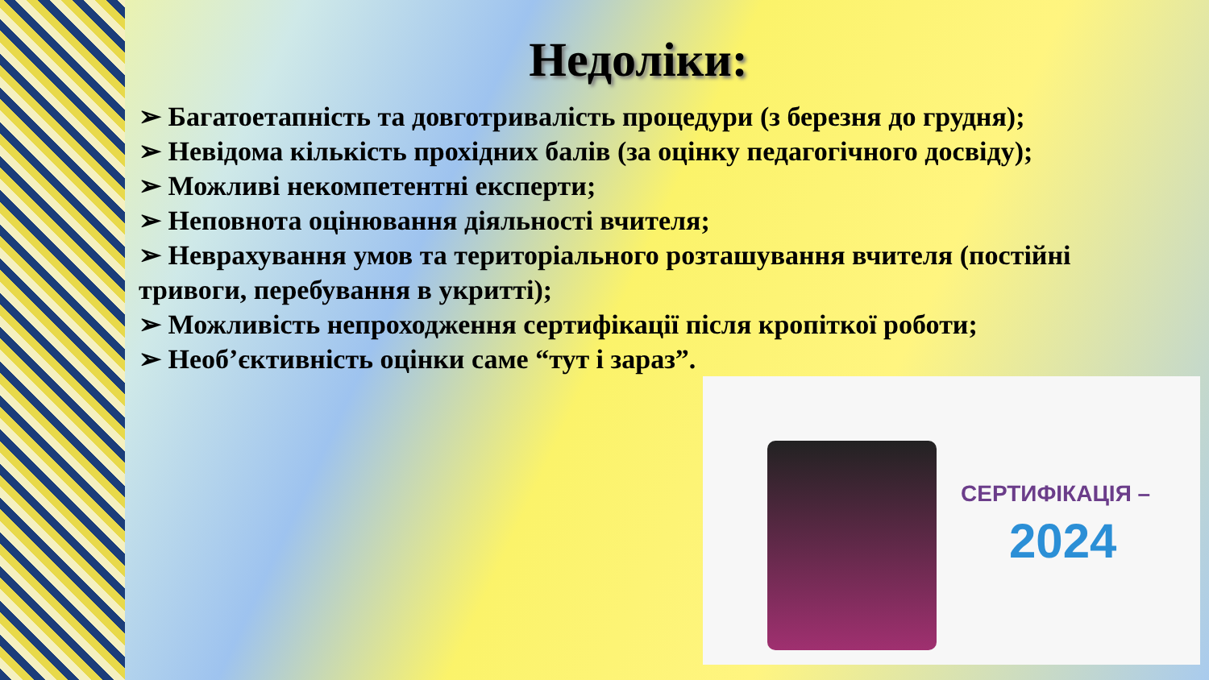Недоліки:
➢ Багатоетапність та довготривалість процедури (з березня до грудня);
➢ Невідома кількість прохідних балів (за оцінку педагогічного досвіду);
➢ Можливі некомпетентні експерти;
➢ Неповнота оцінювання діяльності вчителя;
➢ Неврахування умов та територіального розташування вчителя (постійні тривоги, перебування в укритті);
➢ Можливість непроходження сертифікації після кропіткої роботи;
➢ Необ’єктивність оцінки саме “тут і зараз”.
СЕРТИФІКАЦІЯ –
2024